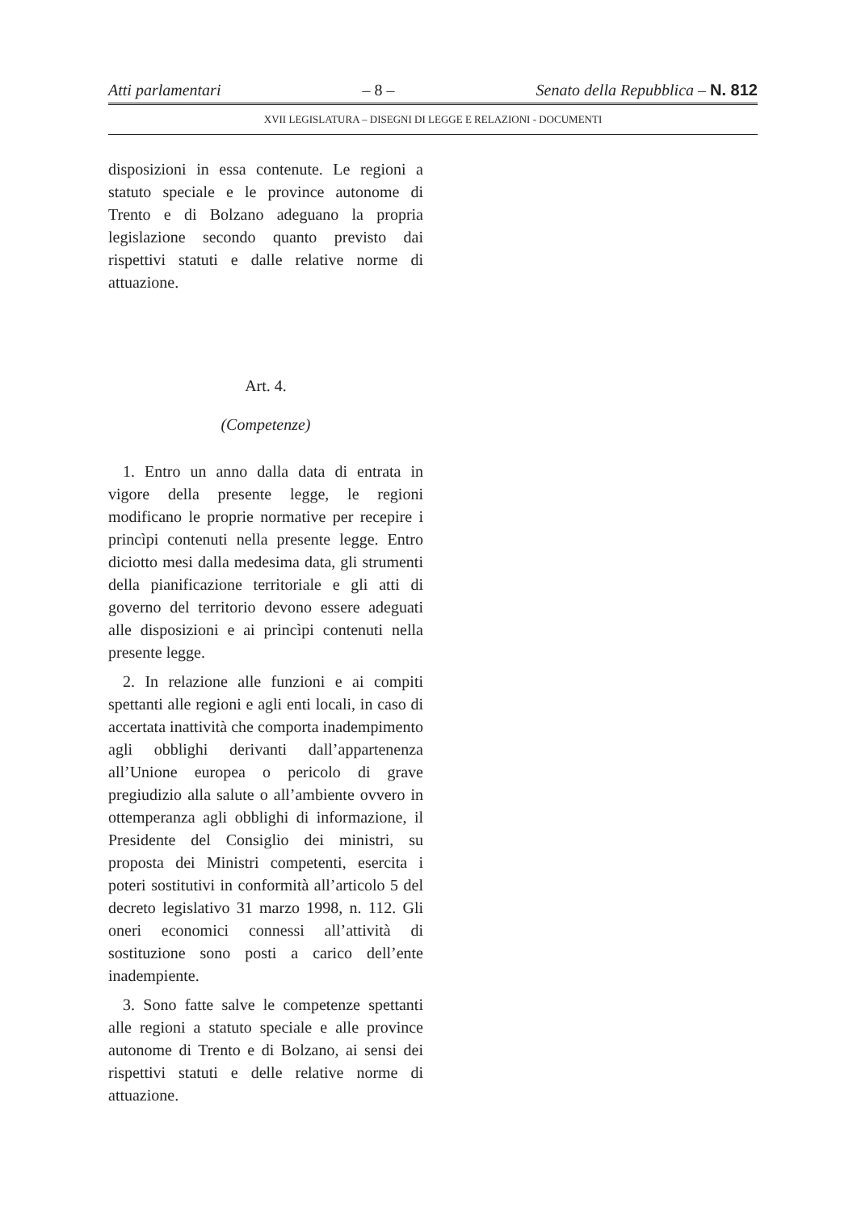Atti parlamentari – 8 – Senato della Repubblica – N. 812
XVII LEGISLATURA – DISEGNI DI LEGGE E RELAZIONI - DOCUMENTI
disposizioni in essa contenute. Le regioni a statuto speciale e le province autonome di Trento e di Bolzano adeguano la propria legislazione secondo quanto previsto dai rispettivi statuti e dalle relative norme di attuazione.
Art. 4.
(Competenze)
1. Entro un anno dalla data di entrata in vigore della presente legge, le regioni modificano le proprie normative per recepire i princìpi contenuti nella presente legge. Entro diciotto mesi dalla medesima data, gli strumenti della pianificazione territoriale e gli atti di governo del territorio devono essere adeguati alle disposizioni e ai princìpi contenuti nella presente legge.
2. In relazione alle funzioni e ai compiti spettanti alle regioni e agli enti locali, in caso di accertata inattività che comporta inadempimento agli obblighi derivanti dall’appartenenza all’Unione europea o pericolo di grave pregiudizio alla salute o all’ambiente ovvero in ottemperanza agli obblighi di informazione, il Presidente del Consiglio dei ministri, su proposta dei Ministri competenti, esercita i poteri sostitutivi in conformità all’articolo 5 del decreto legislativo 31 marzo 1998, n. 112. Gli oneri economici connessi all’attività di sostituzione sono posti a carico dell’ente inadempiente.
3. Sono fatte salve le competenze spettanti alle regioni a statuto speciale e alle province autonome di Trento e di Bolzano, ai sensi dei rispettivi statuti e delle relative norme di attuazione.